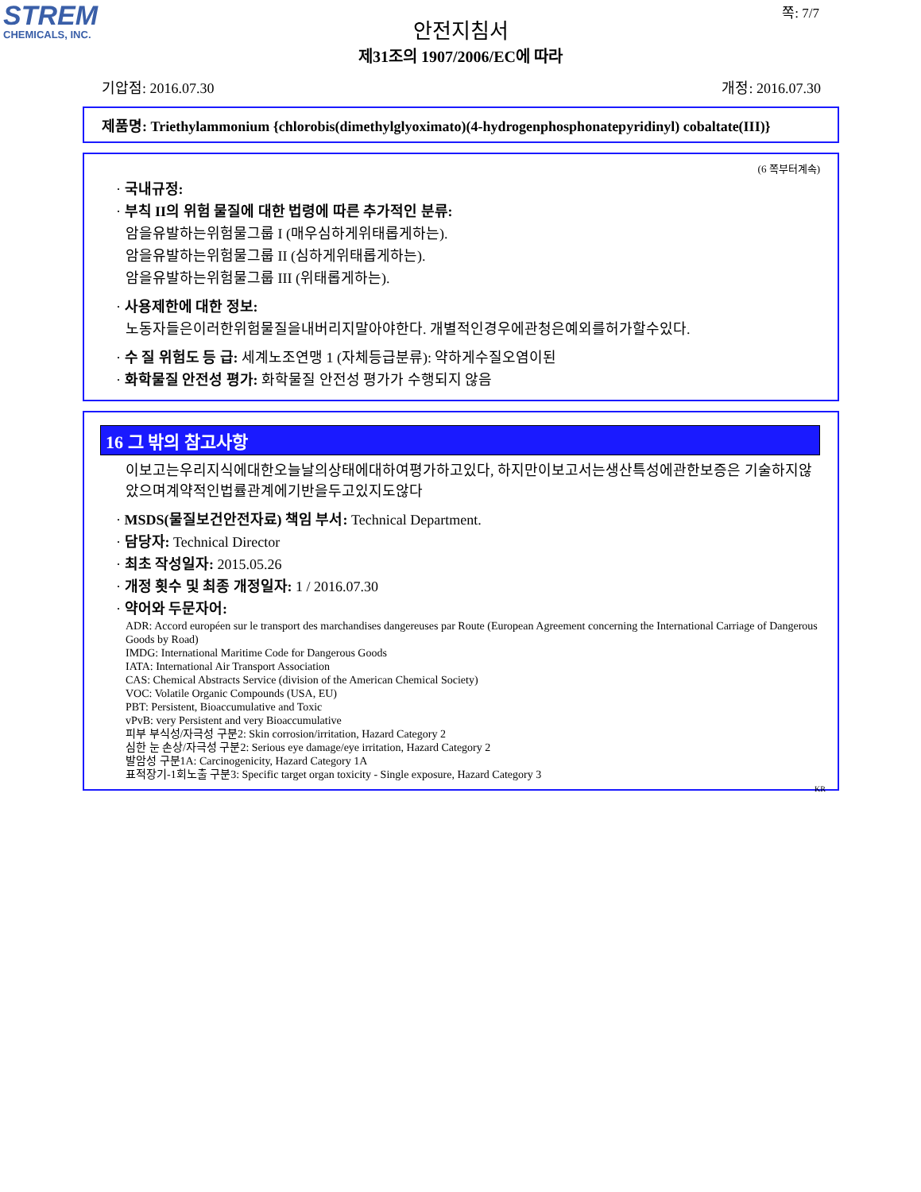STREM
CHEMICALS, INC.
쪽: 7/7
안전지침서
제31조의 1907/2006/EC에 따라
기압점: 2016.07.30 개정: 2016.07.30
제품명: Triethylammonium {chlorobis(dimethylglyoximato)(4-hydrogenphosphonatepyridinyl) cobaltate(III)}
(6 쪽부터계속)
· 국내규정:
· 부칙 II의 위험 물질에 대한 법령에 따른 추가적인 분류:
암을유발하는위험물그룹 I (매우심하게위태롭게하는).
암을유발하는위험물그룹 II (심하게위태롭게하는).
암을유발하는위험물그룹 III (위태롭게하는).
· 사용제한에 대한 정보:
노동자들은이러한위험물질을내버리지말아야한다. 개별적인경우에관청은예외를허가할수있다.
· 수 질 위험도 등 급: 세계노조연맹 1 (자체등급분류): 약하게수질오염이된
· 화학물질 안전성 평가: 화학물질 안전성 평가가 수행되지 않음
16 그 밖의 참고사항
이보고는우리지식에대한오늘날의상태에대하여평가하고있다, 하지만이보고서는생산특성에관한보증은 기술하지않았으며계약적인법률관계에기반을두고있지도않다
· MSDS(물질보건안전자료) 책임 부서: Technical Department.
· 담당자: Technical Director
· 최초 작성일자: 2015.05.26
· 개정 횟수 및 최종 개정일자: 1 / 2016.07.30
· 약어와 두문자어:
ADR: Accord européen sur le transport des marchandises dangereuses par Route (European Agreement concerning the International Carriage of Dangerous Goods by Road)
IMDG: International Maritime Code for Dangerous Goods
IATA: International Air Transport Association
CAS: Chemical Abstracts Service (division of the American Chemical Society)
VOC: Volatile Organic Compounds (USA, EU)
PBT: Persistent, Bioaccumulative and Toxic
vPvB: very Persistent and very Bioaccumulative
피부 부식성/자극성 구분2: Skin corrosion/irritation, Hazard Category 2
심한 눈 손상/자극성 구분2: Serious eye damage/eye irritation, Hazard Category 2
발암성 구분1A: Carcinogenicity, Hazard Category 1A
표적장기-1회노출 구분3: Specific target organ toxicity - Single exposure, Hazard Category 3
KR